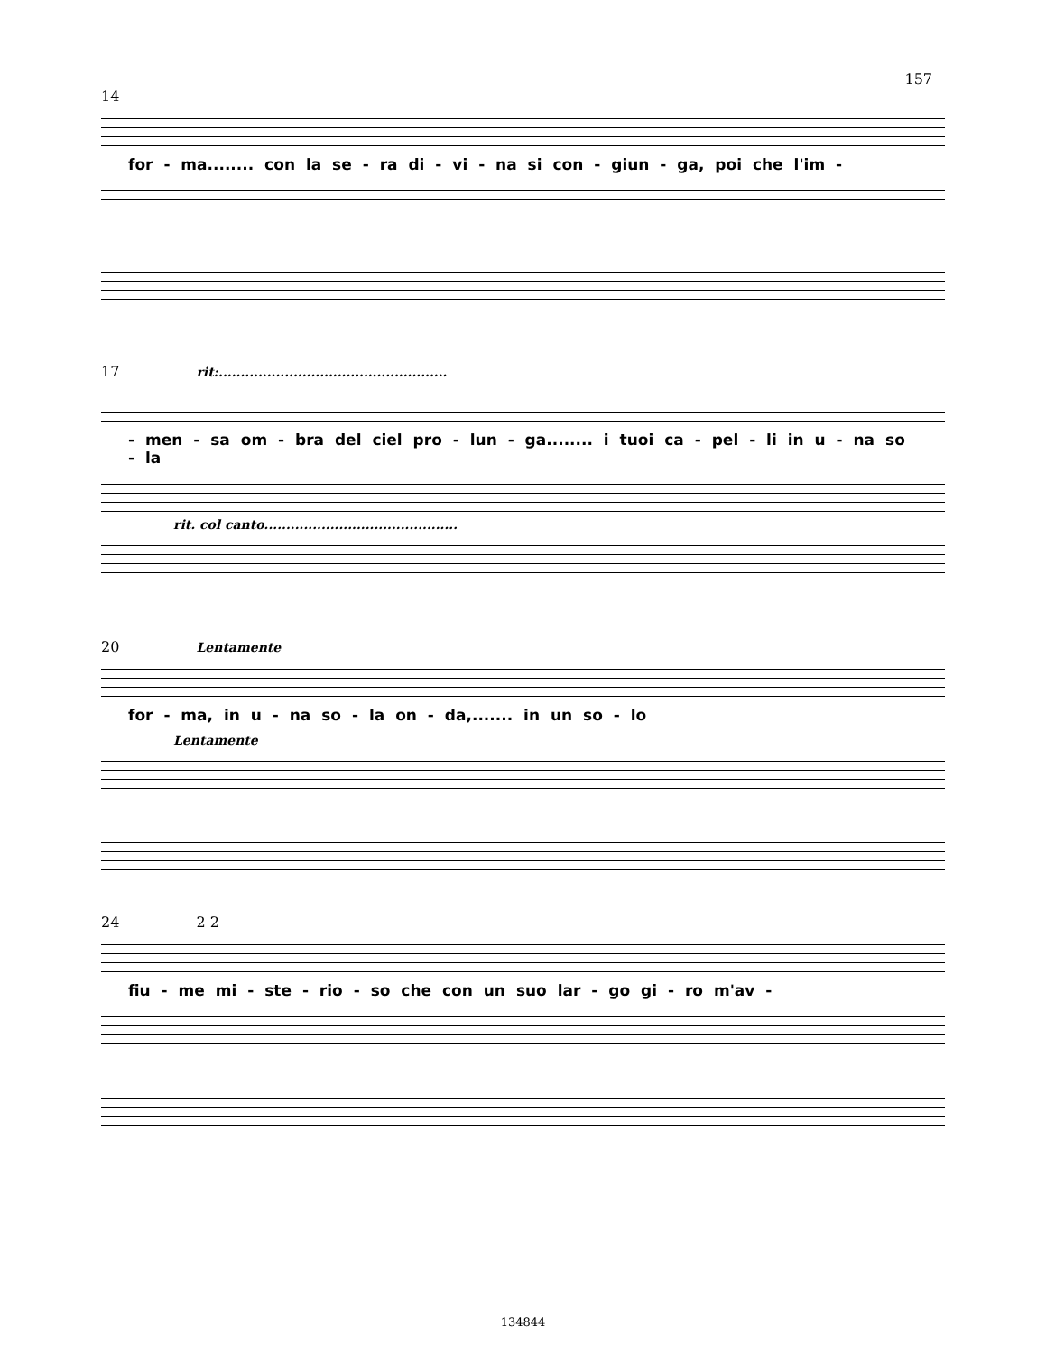157
14
for - ma........ con la se - ra di - vi - na si con - giun - ga, poi che l'im -
17 rit:....................................................
- men - sa om - bra del ciel pro - lun - ga........ i tuoi ca - pel - li in u - na so - la
rit. col canto............................................
20 Lentamente
for - ma, in u - na so - la on - da,....... in un so - lo
Lentamente
24 2 2
fiu - me mi - ste - rio - so che con un suo lar - go gi - ro m'av -
134844